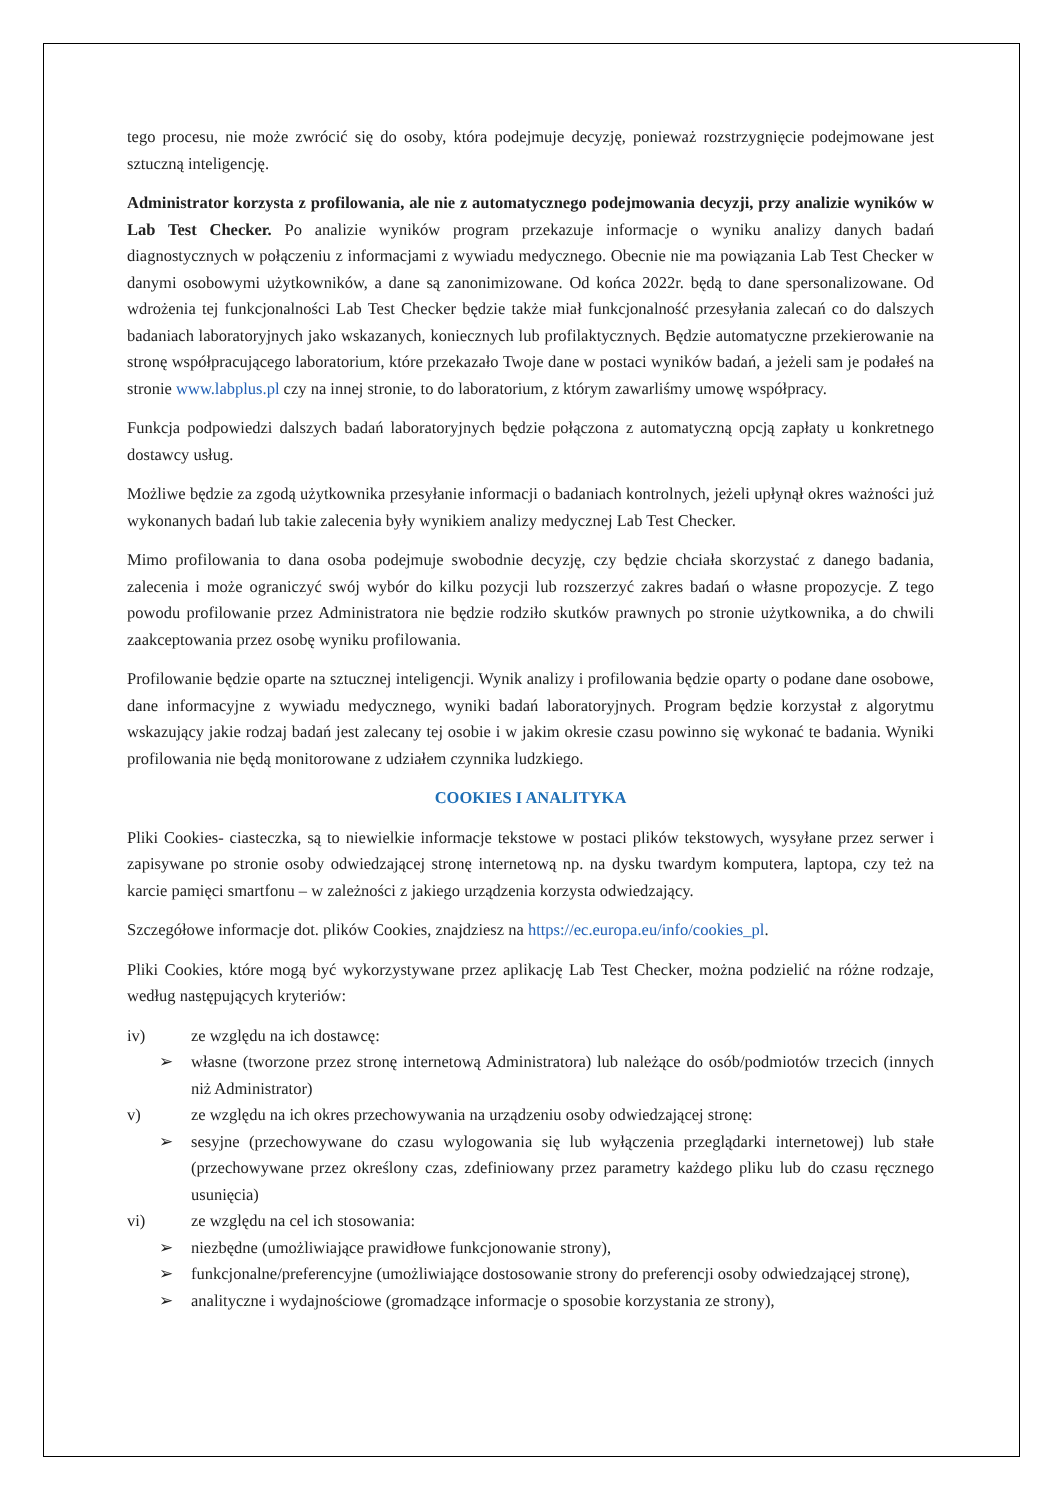tego procesu, nie może zwrócić się do osoby, która podejmuje decyzję, ponieważ rozstrzygnięcie podejmowane jest sztuczną inteligencję.
Administrator korzysta z profilowania, ale nie z automatycznego podejmowania decyzji, przy analizie wyników w Lab Test Checker. Po analizie wyników program przekazuje informacje o wyniku analizy danych badań diagnostycznych w połączeniu z informacjami z wywiadu medycznego. Obecnie nie ma powiązania Lab Test Checker w danymi osobowymi użytkowników, a dane są zanonimizowane. Od końca 2022r. będą to dane spersonalizowane. Od wdrożenia tej funkcjonalności Lab Test Checker będzie także miał funkcjonalność przesyłania zalecań co do dalszych badaniach laboratoryjnych jako wskazanych, koniecznych lub profilaktycznych. Będzie automatyczne przekierowanie na stronę współpracującego laboratorium, które przekazało Twoje dane w postaci wyników badań, a jeżeli sam je podałeś na stronie www.labplus.pl czy na innej stronie, to do laboratorium, z którym zawarliśmy umowę współpracy.
Funkcja podpowiedzi dalszych badań laboratoryjnych będzie połączona z automatyczną opcją zapłaty u konkretnego dostawcy usług.
Możliwe będzie za zgodą użytkownika przesyłanie informacji o badaniach kontrolnych, jeżeli upłynął okres ważności już wykonanych badań lub takie zalecenia były wynikiem analizy medycznej Lab Test Checker.
Mimo profilowania to dana osoba podejmuje swobodnie decyzję, czy będzie chciała skorzystać z danego badania, zalecenia i może ograniczyć swój wybór do kilku pozycji lub rozszerzyć zakres badań o własne propozycje. Z tego powodu profilowanie przez Administratora nie będzie rodziło skutków prawnych po stronie użytkownika, a do chwili zaakceptowania przez osobę wyniku profilowania.
Profilowanie będzie oparte na sztucznej inteligencji. Wynik analizy i profilowania będzie oparty o podane dane osobowe, dane informacyjne z wywiadu medycznego, wyniki badań laboratoryjnych. Program będzie korzystał z algorytmu wskazujący jakie rodzaj badań jest zalecany tej osobie i w jakim okresie czasu powinno się wykonać te badania. Wyniki profilowania nie będą monitorowane z udziałem czynnika ludzkiego.
COOKIES I ANALITYKA
Pliki Cookies- ciasteczka, są to niewielkie informacje tekstowe w postaci plików tekstowych, wysyłane przez serwer i zapisywane po stronie osoby odwiedzającej stronę internetową np. na dysku twardym komputera, laptopa, czy też na karcie pamięci smartfonu – w zależności z jakiego urządzenia korzysta odwiedzający.
Szczegółowe informacje dot. plików Cookies, znajdziesz na https://ec.europa.eu/info/cookies_pl.
Pliki Cookies, które mogą być wykorzystywane przez aplikację Lab Test Checker, można podzielić na różne rodzaje, według następujących kryteriów:
iv) ze względu na ich dostawcę:
➢ własne (tworzone przez stronę internetową Administratora) lub należące do osób/podmiotów trzecich (innych niż Administrator)
v) ze względu na ich okres przechowywania na urządzeniu osoby odwiedzającej stronę:
➢ sesyjne (przechowywane do czasu wylogowania się lub wyłączenia przeglądarki internetowej) lub stałe (przechowywane przez określony czas, zdefiniowany przez parametry każdego pliku lub do czasu ręcznego usunięcia)
vi) ze względu na cel ich stosowania:
➢ niezbędne (umożliwiające prawidłowe funkcjonowanie strony),
➢ funkcjonalne/preferencyjne (umożliwiające dostosowanie strony do preferencji osoby odwiedzającej stronę),
➢ analityczne i wydajnościowe (gromadzące informacje o sposobie korzystania ze strony),